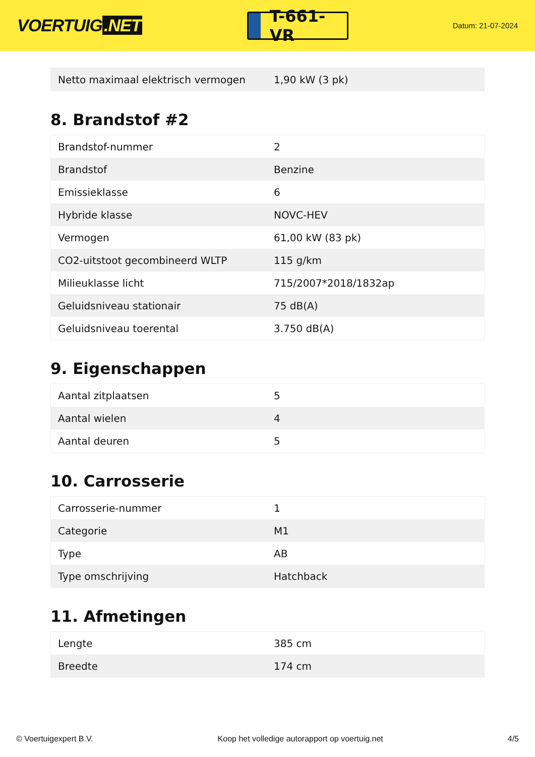VOERTUIG.NET
T-661-VR
Datum: 21-07-2024
| Netto maximaal elektrisch vermogen | 1,90 kW (3 pk) |
8. Brandstof #2
| Brandstof-nummer | 2 |
| Brandstof | Benzine |
| Emissieklasse | 6 |
| Hybride klasse | NOVC-HEV |
| Vermogen | 61,00 kW (83 pk) |
| CO2-uitstoot gecombineerd WLTP | 115 g/km |
| Milieuklasse licht | 715/2007*2018/1832ap |
| Geluidsniveau stationair | 75 dB(A) |
| Geluidsniveau toerental | 3.750 dB(A) |
9. Eigenschappen
| Aantal zitplaatsen | 5 |
| Aantal wielen | 4 |
| Aantal deuren | 5 |
10. Carrosserie
| Carrosserie-nummer | 1 |
| Categorie | M1 |
| Type | AB |
| Type omschrijving | Hatchback |
11. Afmetingen
| Lengte | 385 cm |
| Breedte | 174 cm |
© Voertuigexpert B.V. Koop het volledige autorapport op voertuig.net 4/5